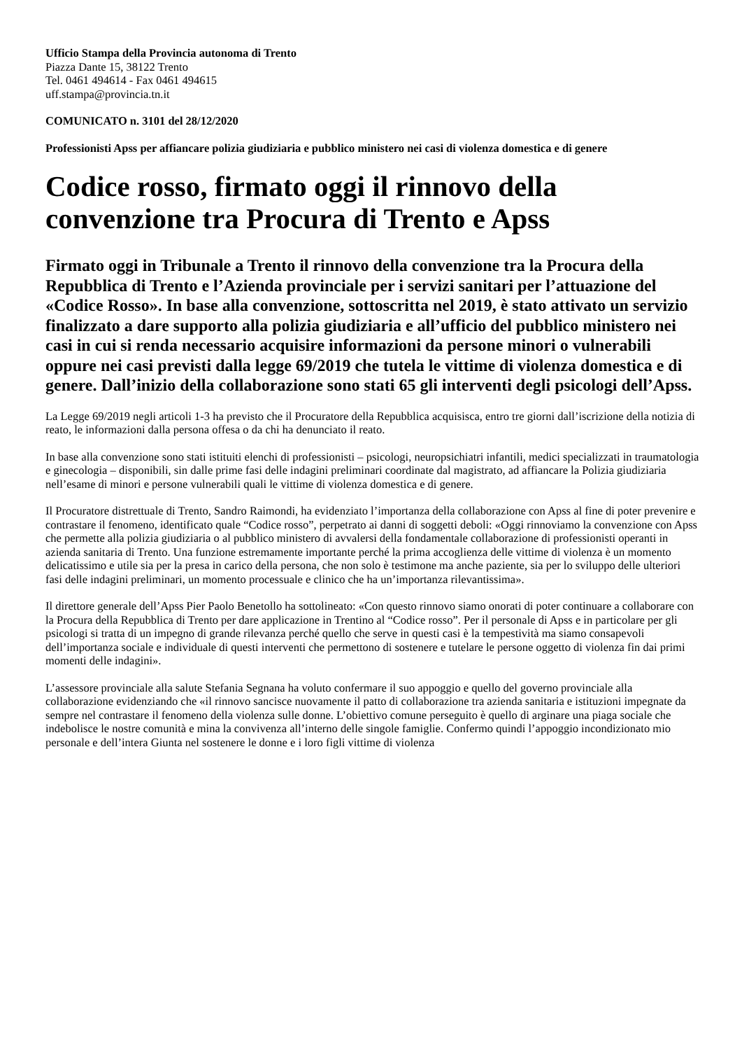Ufficio Stampa della Provincia autonoma di Trento
Piazza Dante 15, 38122 Trento
Tel. 0461 494614 - Fax 0461 494615
uff.stampa@provincia.tn.it
COMUNICATO n. 3101 del 28/12/2020
Professionisti Apss per affiancare polizia giudiziaria e pubblico ministero nei casi di violenza domestica e di genere
Codice rosso, firmato oggi il rinnovo della convenzione tra Procura di Trento e Apss
Firmato oggi in Tribunale a Trento il rinnovo della convenzione tra la Procura della Repubblica di Trento e l’Azienda provinciale per i servizi sanitari per l’attuazione del «Codice Rosso». In base alla convenzione, sottoscritta nel 2019, è stato attivato un servizio finalizzato a dare supporto alla polizia giudiziaria e all’ufficio del pubblico ministero nei casi in cui si renda necessario acquisire informazioni da persone minori o vulnerabili oppure nei casi previsti dalla legge 69/2019 che tutela le vittime di violenza domestica e di genere. Dall’inizio della collaborazione sono stati 65 gli interventi degli psicologi dell’Apss.
La Legge 69/2019 negli articoli 1-3 ha previsto che il Procuratore della Repubblica acquisisca, entro tre giorni dall’iscrizione della notizia di reato, le informazioni dalla persona offesa o da chi ha denunciato il reato.
In base alla convenzione sono stati istituiti elenchi di professionisti – psicologi, neuropsichiatri infantili, medici specializzati in traumatologia e ginecologia – disponibili, sin dalle prime fasi delle indagini preliminari coordinate dal magistrato, ad affiancare la Polizia giudiziaria nell’esame di minori e persone vulnerabili quali le vittime di violenza domestica e di genere.
Il Procuratore distrettuale di Trento, Sandro Raimondi, ha evidenziato l’importanza della collaborazione con Apss al fine di poter prevenire e contrastare il fenomeno, identificato quale “Codice rosso”, perpetrato ai danni di soggetti deboli: «Oggi rinnoviamo la convenzione con Apss che permette alla polizia giudiziaria o al pubblico ministero di avvalersi della fondamentale collaborazione di professionisti operanti in azienda sanitaria di Trento. Una funzione estremamente importante perché la prima accoglienza delle vittime di violenza è un momento delicatissimo e utile sia per la presa in carico della persona, che non solo è testimone ma anche paziente, sia per lo sviluppo delle ulteriori fasi delle indagini preliminari, un momento processuale e clinico che ha un’importanza rilevantissima».
Il direttore generale dell’Apss Pier Paolo Benetollo ha sottolineato: «Con questo rinnovo siamo onorati di poter continuare a collaborare con la Procura della Repubblica di Trento per dare applicazione in Trentino al “Codice rosso”. Per il personale di Apss e in particolare per gli psicologi si tratta di un impegno di grande rilevanza perché quello che serve in questi casi è la tempestività ma siamo consapevoli dell’importanza sociale e individuale di questi interventi che permettono di sostenere e tutelare le persone oggetto di violenza fin dai primi momenti delle indagini».
L’assessore provinciale alla salute Stefania Segnana ha voluto confermare il suo appoggio e quello del governo provinciale alla collaborazione evidenziando che «il rinnovo sancisce nuovamente il patto di collaborazione tra azienda sanitaria e istituzioni impegnate da sempre nel contrastare il fenomeno della violenza sulle donne. L’obiettivo comune perseguito è quello di arginare una piaga sociale che indebolisce le nostre comunità e mina la convivenza all’interno delle singole famiglie. Confermo quindi l’appoggio incondizionato mio personale e dell’intera Giunta nel sostenere le donne e i loro figli vittime di violenza